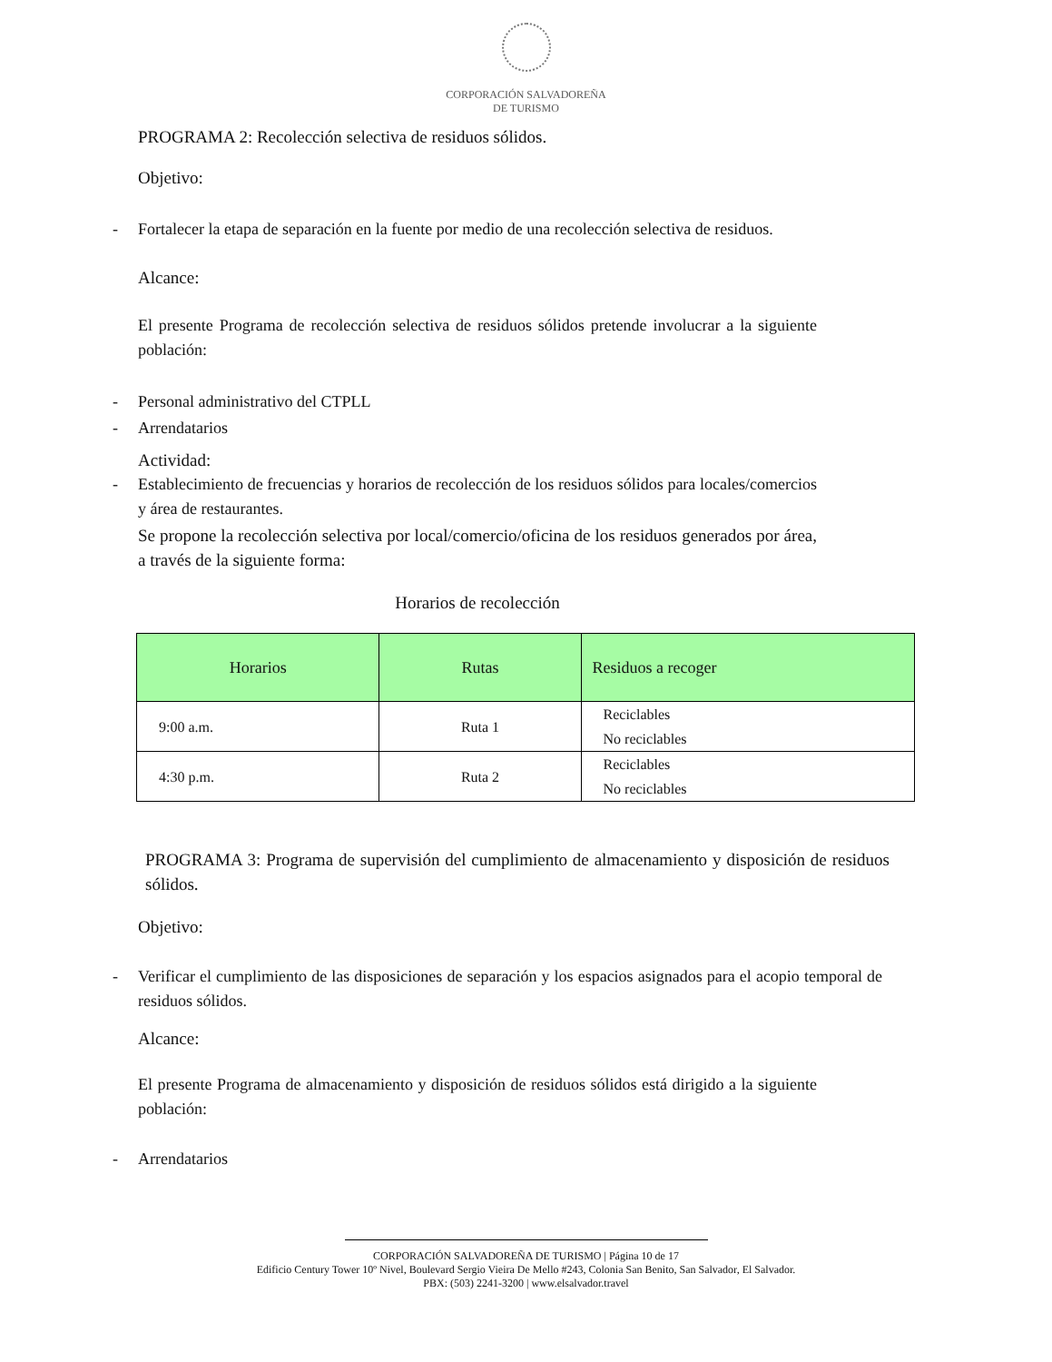CORPORACIÓN SALVADOREÑA
DE TURISMO
PROGRAMA 2: Recolección selectiva de residuos sólidos.
Objetivo:
- Fortalecer la etapa de separación en la fuente por medio de una recolección selectiva de residuos.
Alcance:
El presente Programa de recolección selectiva de residuos sólidos pretende involucrar a la siguiente población:
- Personal administrativo del CTPLL
- Arrendatarios
Actividad:
- Establecimiento de frecuencias y horarios de recolección de los residuos sólidos para locales/comercios y área de restaurantes.
Se propone la recolección selectiva por local/comercio/oficina de los residuos generados por área, a través de la siguiente forma:
Horarios de recolección
| Horarios | Rutas | Residuos a recoger |
| --- | --- | --- |
| 9:00 a.m. | Ruta 1 | Reciclables No reciclables |
| 4:30 p.m. | Ruta 2 | Reciclables No reciclables |
PROGRAMA 3: Programa de supervisión del cumplimiento de almacenamiento y disposición de residuos sólidos.
Objetivo:
- Verificar el cumplimiento de las disposiciones de separación y los espacios asignados para el acopio temporal de residuos sólidos.
Alcance:
El presente Programa de almacenamiento y disposición de residuos sólidos está dirigido a la siguiente población:
- Arrendatarios
CORPORACIÓN SALVADOREÑA DE TURISMO | Página 10 de 17
Edificio Century Tower 10º Nivel, Boulevard Sergio Vieira De Mello #243, Colonia San Benito, San Salvador, El Salvador.
PBX: (503) 2241-3200 | www.elsalvador.travel